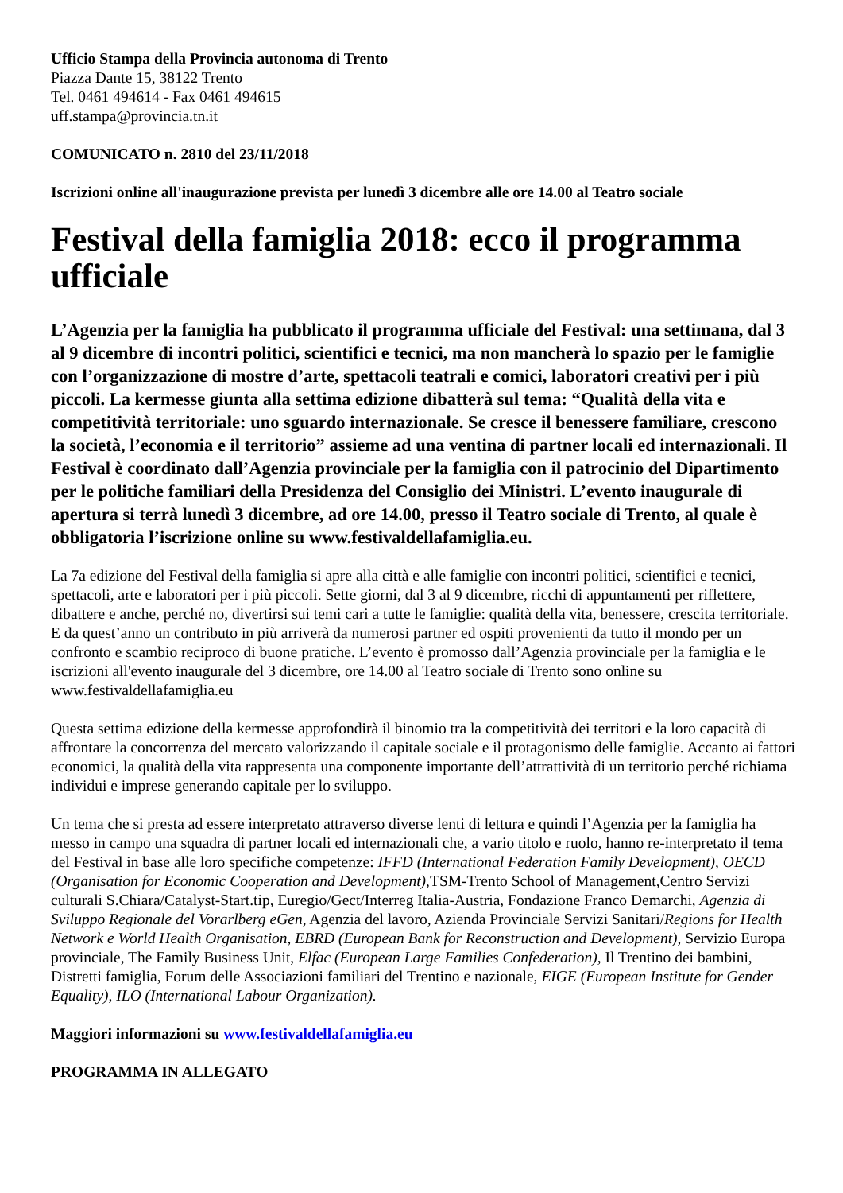Ufficio Stampa della Provincia autonoma di Trento
Piazza Dante 15, 38122 Trento
Tel. 0461 494614 - Fax 0461 494615
uff.stampa@provincia.tn.it
COMUNICATO n. 2810 del 23/11/2018
Iscrizioni online all'inaugurazione prevista per lunedì 3 dicembre alle ore 14.00 al Teatro sociale
Festival della famiglia 2018: ecco il programma ufficiale
L’Agenzia per la famiglia ha pubblicato il programma ufficiale del Festival: una settimana, dal 3 al 9 dicembre di incontri politici, scientifici e tecnici, ma non mancherà lo spazio per le famiglie con l’organizzazione di mostre d’arte, spettacoli teatrali e comici, laboratori creativi per i più piccoli. La kermesse giunta alla settima edizione dibatterà sul tema: “Qualità della vita e competitività territoriale: uno sguardo internazionale. Se cresce il benessere familiare, crescono la società, l’economia e il territorio” assieme ad una ventina di partner locali ed internazionali. Il Festival è coordinato dall’Agenzia provinciale per la famiglia con il patrocinio del Dipartimento per le politiche familiari della Presidenza del Consiglio dei Ministri. L’evento inaugurale di apertura si terrà lunedì 3 dicembre, ad ore 14.00, presso il Teatro sociale di Trento, al quale è obbligatoria l’iscrizione online su www.festivaldellafamiglia.eu.
La 7a edizione del Festival della famiglia si apre alla città e alle famiglie con incontri politici, scientifici e tecnici, spettacoli, arte e laboratori per i più piccoli. Sette giorni, dal 3 al 9 dicembre, ricchi di appuntamenti per riflettere, dibattere e anche, perché no, divertirsi sui temi cari a tutte le famiglie: qualità della vita, benessere, crescita territoriale. E da quest’anno un contributo in più arriverà da numerosi partner ed ospiti provenienti da tutto il mondo per un confronto e scambio reciproco di buone pratiche. L’evento è promosso dall’Agenzia provinciale per la famiglia e le iscrizioni all'evento inaugurale del 3 dicembre, ore 14.00 al Teatro sociale di Trento sono online su www.festivaldellafamiglia.eu
Questa settima edizione della kermesse approfondirà il binomio tra la competitività dei territori e la loro capacità di affrontare la concorrenza del mercato valorizzando il capitale sociale e il protagonismo delle famiglie. Accanto ai fattori economici, la qualità della vita rappresenta una componente importante dell’attrattività di un territorio perché richiama individui e imprese generando capitale per lo sviluppo.
Un tema che si presta ad essere interpretato attraverso diverse lenti di lettura e quindi l’Agenzia per la famiglia ha messo in campo una squadra di partner locali ed internazionali che, a vario titolo e ruolo, hanno re-interpretato il tema del Festival in base alle loro specifiche competenze: IFFD (International Federation Family Development), OECD (Organisation for Economic Cooperation and Development),TSM-Trento School of Management,Centro Servizi culturali S.Chiara/Catalyst-Start.tip, Euregio/Gect/Interreg Italia-Austria, Fondazione Franco Demarchi, Agenzia di Sviluppo Regionale del Vorarlberg eGen, Agenzia del lavoro, Azienda Provinciale Servizi Sanitari/Regions for Health Network e World Health Organisation, EBRD (European Bank for Reconstruction and Development), Servizio Europa provinciale, The Family Business Unit, Elfac (European Large Families Confederation), Il Trentino dei bambini, Distretti famiglia, Forum delle Associazioni familiari del Trentino e nazionale, EIGE (European Institute for Gender Equality), ILO (International Labour Organization).
Maggiori informazioni su www.festivaldellafamiglia.eu
PROGRAMMA IN ALLEGATO